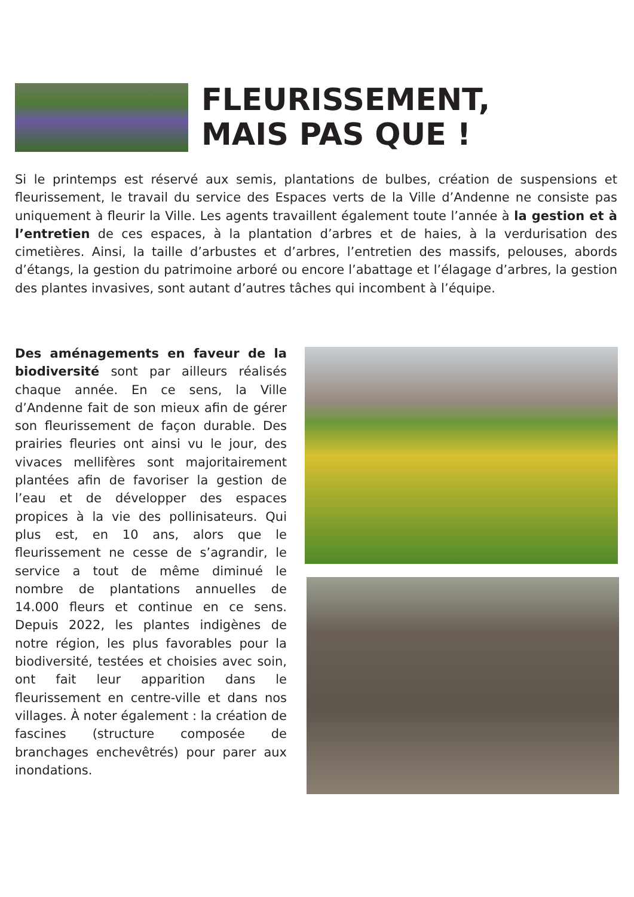FLEURISSEMENT,
MAIS PAS QUE !
Si le printemps est réservé aux semis, plantations de bulbes, création de suspensions et fleurissement, le travail du service des Espaces verts de la Ville d’Andenne ne consiste pas uniquement à fleurir la Ville. Les agents travaillent également toute l’année à la gestion et à l’entretien de ces espaces, à la plantation d’arbres et de haies, à la verdurisation des cimetières. Ainsi, la taille d’arbustes et d’arbres, l’entretien des massifs, pelouses, abords d’étangs, la gestion du patrimoine arboré ou encore l’abattage et l’élagage d’arbres, la gestion des plantes invasives, sont autant d’autres tâches qui incombent à l’équipe.
Des aménagements en faveur de la biodiversité sont par ailleurs réalisés chaque année. En ce sens, la Ville d’Andenne fait de son mieux afin de gérer son fleurissement de façon durable. Des prairies fleuries ont ainsi vu le jour, des vivaces mellifères sont majoritairement plantées afin de favoriser la gestion de l’eau et de développer des espaces propices à la vie des pollinisateurs. Qui plus est, en 10 ans, alors que le fleurissement ne cesse de s’agrandir, le service a tout de même diminué le nombre de plantations annuelles de 14.000 fleurs et continue en ce sens. Depuis 2022, les plantes indigènes de notre région, les plus favorables pour la biodiversité, testées et choisies avec soin, ont fait leur apparition dans le fleurissement en centre-ville et dans nos villages. À noter également : la création de fascines (structure composée de branchages enchevêtrés) pour parer aux inondations.